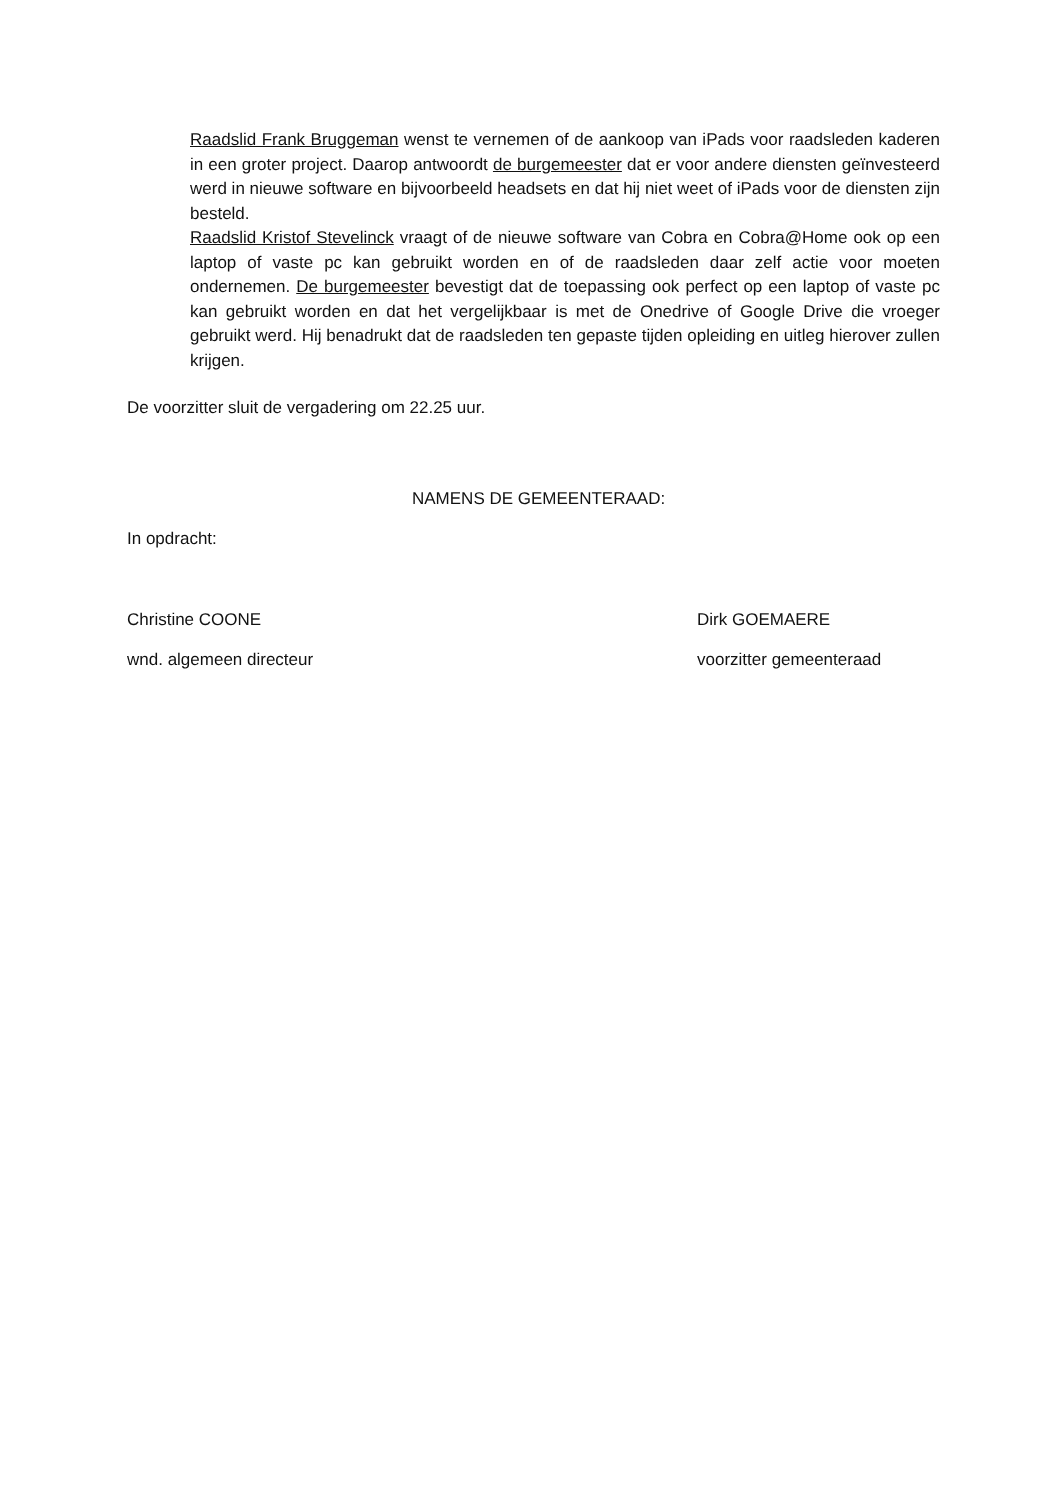Raadslid Frank Bruggeman wenst te vernemen of de aankoop van iPads voor raadsleden kaderen in een groter project. Daarop antwoordt de burgemeester dat er voor andere diensten geïnvesteerd werd in nieuwe software en bijvoorbeeld headsets en dat hij niet weet of iPads voor de diensten zijn besteld.
Raadslid Kristof Stevelinck vraagt of de nieuwe software van Cobra en Cobra@Home ook op een laptop of vaste pc kan gebruikt worden en of de raadsleden daar zelf actie voor moeten ondernemen. De burgemeester bevestigt dat de toepassing ook perfect op een laptop of vaste pc kan gebruikt worden en dat het vergelijkbaar is met de Onedrive of Google Drive die vroeger gebruikt werd. Hij benadrukt dat de raadsleden ten gepaste tijden opleiding en uitleg hierover zullen krijgen.
De voorzitter sluit de vergadering om 22.25 uur.
NAMENS DE GEMEENTERAAD:
In opdracht:
Christine COONE Dirk GOEMAERE
wnd. algemeen directeur voorzitter gemeenteraad